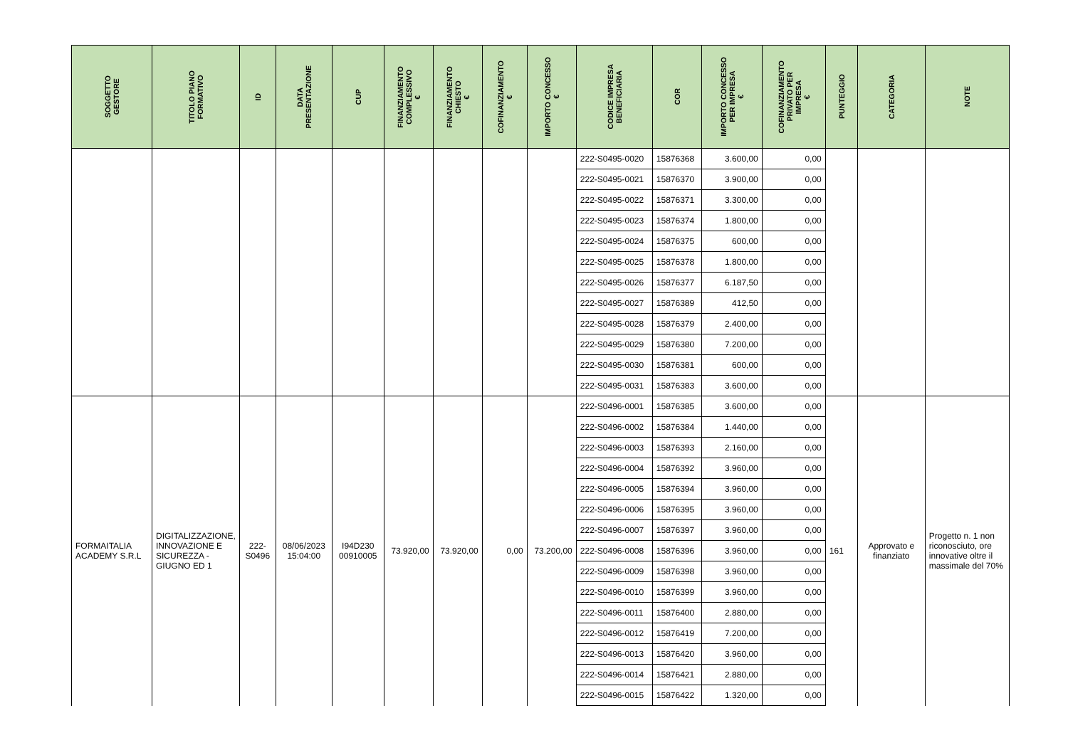| SOGGETTO GESTORE | TITOLO PIANO FORMATIVO | ID | DATA PRESENTAZIONE | CUP | FINANZIAMENTO COMPLESSIVO € | FINANZIAMENTO CHIESTO € | COFINANZIAMENTO € | IMPORTO CONCESSO € | CODICE IMPRESA BENEFICIARIA | COR | IMPORTO CONCESSO PER IMPRESA € | COFINANZIAMENTO PRIVATO PER IMPRESA € | PUNTEGGIO | CATEGORIA | NOTE |
| --- | --- | --- | --- | --- | --- | --- | --- | --- | --- | --- | --- | --- | --- | --- | --- |
| | | | | | | | | | 222-S0495-0020 | 15876368 | 3.600,00 | 0,00 | | | |
| | | | | | | | | | 222-S0495-0021 | 15876370 | 3.900,00 | 0,00 | | | |
| | | | | | | | | | 222-S0495-0022 | 15876371 | 3.300,00 | 0,00 | | | |
| | | | | | | | | | 222-S0495-0023 | 15876374 | 1.800,00 | 0,00 | | | |
| | | | | | | | | | 222-S0495-0024 | 15876375 | 600,00 | 0,00 | | | |
| | | | | | | | | | 222-S0495-0025 | 15876378 | 1.800,00 | 0,00 | | | |
| | | | | | | | | | 222-S0495-0026 | 15876377 | 6.187,50 | 0,00 | | | |
| | | | | | | | | | 222-S0495-0027 | 15876389 | 412,50 | 0,00 | | | |
| | | | | | | | | | 222-S0495-0028 | 15876379 | 2.400,00 | 0,00 | | | |
| | | | | | | | | | 222-S0495-0029 | 15876380 | 7.200,00 | 0,00 | | | |
| | | | | | | | | | 222-S0495-0030 | 15876381 | 600,00 | 0,00 | | | |
| | | | | | | | | | 222-S0495-0031 | 15876383 | 3.600,00 | 0,00 | | | |
| FORMAITALIA ACADEMY S.R.L | DIGITALIZZAZIONE, INNOVAZIONE E SICUREZZA - GIUGNO ED 1 | 222- S0496 | 08/06/2023 15:04:00 | I94D230 00910005 | 73.920,00 | 73.920,00 | 0,00 | 73.200,00 | 222-S0496-0001 | 15876385 | 3.600,00 | 0,00 | 161 | Approvato e finanziato | Progetto n. 1 non riconosciuto, ore innovative oltre il massimale del 70% |
| | | | | | | | | | 222-S0496-0002 | 15876384 | 1.440,00 | 0,00 | | | |
| | | | | | | | | | 222-S0496-0003 | 15876393 | 2.160,00 | 0,00 | | | |
| | | | | | | | | | 222-S0496-0004 | 15876392 | 3.960,00 | 0,00 | | | |
| | | | | | | | | | 222-S0496-0005 | 15876394 | 3.960,00 | 0,00 | | | |
| | | | | | | | | | 222-S0496-0006 | 15876395 | 3.960,00 | 0,00 | | | |
| | | | | | | | | | 222-S0496-0007 | 15876397 | 3.960,00 | 0,00 | | | |
| | | | | | | | | | 222-S0496-0008 | 15876396 | 3.960,00 | 0,00 | | | |
| | | | | | | | | | 222-S0496-0009 | 15876398 | 3.960,00 | 0,00 | | | |
| | | | | | | | | | 222-S0496-0010 | 15876399 | 3.960,00 | 0,00 | | | |
| | | | | | | | | | 222-S0496-0011 | 15876400 | 2.880,00 | 0,00 | | | |
| | | | | | | | | | 222-S0496-0012 | 15876419 | 7.200,00 | 0,00 | | | |
| | | | | | | | | | 222-S0496-0013 | 15876420 | 3.960,00 | 0,00 | | | |
| | | | | | | | | | 222-S0496-0014 | 15876421 | 2.880,00 | 0,00 | | | |
| | | | | | | | | | 222-S0496-0015 | 15876422 | 1.320,00 | 0,00 | | | |